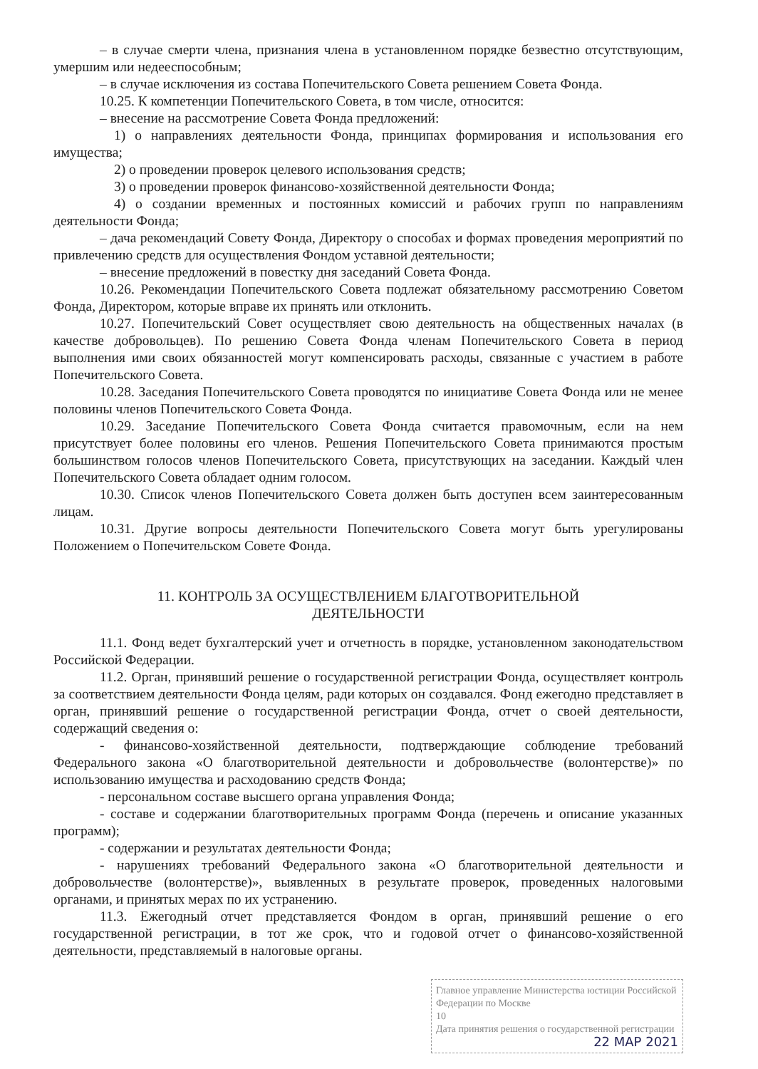– в случае смерти члена, признания члена в установленном порядке безвестно отсутствующим, умершим или недееспособным;
– в случае исключения из состава Попечительского Совета решением Совета Фонда.
10.25. К компетенции Попечительского Совета, в том числе, относится:
– внесение на рассмотрение Совета Фонда предложений:
1) о направлениях деятельности Фонда, принципах формирования и использования его имущества;
2) о проведении проверок целевого использования средств;
3) о проведении проверок финансово-хозяйственной деятельности Фонда;
4) о создании временных и постоянных комиссий и рабочих групп по направлениям деятельности Фонда;
– дача рекомендаций Совету Фонда, Директору о способах и формах проведения мероприятий по привлечению средств для осуществления Фондом уставной деятельности;
– внесение предложений в повестку дня заседаний Совета Фонда.
10.26. Рекомендации Попечительского Совета подлежат обязательному рассмотрению Советом Фонда, Директором, которые вправе их принять или отклонить.
10.27. Попечительский Совет осуществляет свою деятельность на общественных началах (в качестве добровольцев). По решению Совета Фонда членам Попечительского Совета в период выполнения ими своих обязанностей могут компенсировать расходы, связанные с участием в работе Попечительского Совета.
10.28. Заседания Попечительского Совета проводятся по инициативе Совета Фонда или не менее половины членов Попечительского Совета Фонда.
10.29. Заседание Попечительского Совета Фонда считается правомочным, если на нем присутствует более половины его членов. Решения Попечительского Совета принимаются простым большинством голосов членов Попечительского Совета, присутствующих на заседании. Каждый член Попечительского Совета обладает одним голосом.
10.30. Список членов Попечительского Совета должен быть доступен всем заинтересованным лицам.
10.31. Другие вопросы деятельности Попечительского Совета могут быть урегулированы Положением о Попечительском Совете Фонда.
11. КОНТРОЛЬ ЗА ОСУЩЕСТВЛЕНИЕМ БЛАГОТВОРИТЕЛЬНОЙ
ДЕЯТЕЛЬНОСТИ
11.1. Фонд ведет бухгалтерский учет и отчетность в порядке, установленном законодательством Российской Федерации.
11.2. Орган, принявший решение о государственной регистрации Фонда, осуществляет контроль за соответствием деятельности Фонда целям, ради которых он создавался. Фонд ежегодно представляет в орган, принявший решение о государственной регистрации Фонда, отчет о своей деятельности, содержащий сведения о:
- финансово-хозяйственной деятельности, подтверждающие соблюдение требований Федерального закона «О благотворительной деятельности и добровольчестве (волонтерстве)» по использованию имущества и расходованию средств Фонда;
- персональном составе высшего органа управления Фонда;
- составе и содержании благотворительных программ Фонда (перечень и описание указанных программ);
- содержании и результатах деятельности Фонда;
- нарушениях требований Федерального закона «О благотворительной деятельности и добровольчестве (волонтерстве)», выявленных в результате проверок, проведенных налоговыми органами, и принятых мерах по их устранению.
11.3. Ежегодный отчет представляется Фондом в орган, принявший решение о его государственной регистрации, в тот же срок, что и годовой отчет о финансово-хозяйственной деятельности, представляемый в налоговые органы.
Главное управление Министерства юстиции Российской Федерации по Москве
10
Дата принятия решения о государственной регистрации
22 МАР 2021